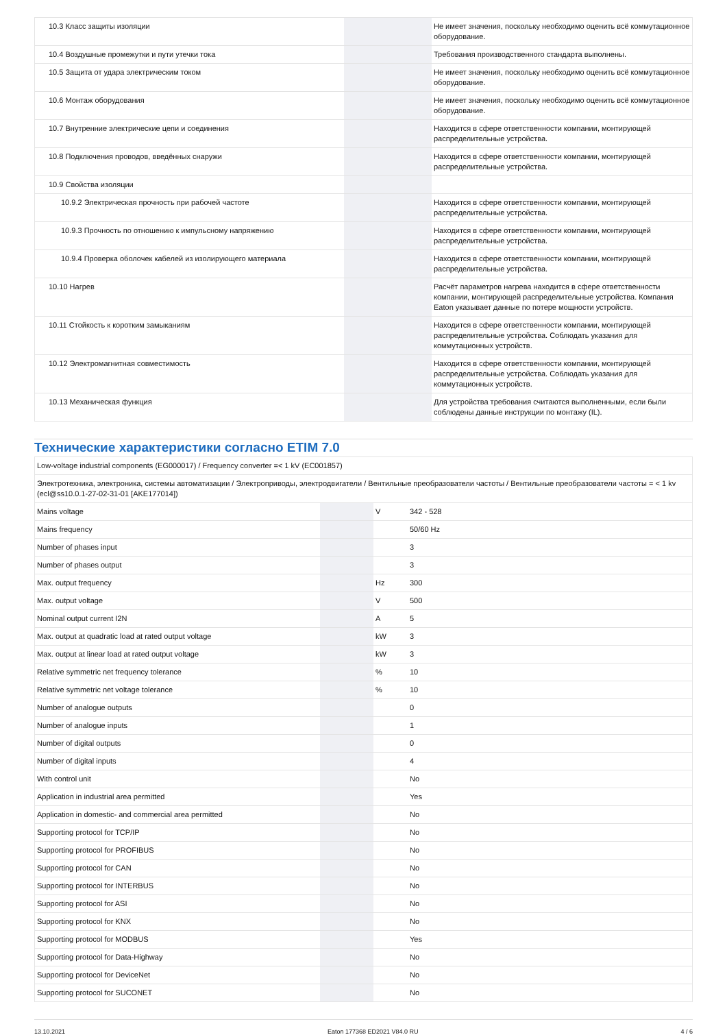| 10.3 Класс защиты изоляции | | | Не имеет значения, поскольку необходимо оценить всё коммутационное оборудование. |
| 10.4 Воздушные промежутки и пути утечки тока | | | Требования производственного стандарта выполнены. |
| 10.5 Защита от удара электрическим током | | | Не имеет значения, поскольку необходимо оценить всё коммутационное оборудование. |
| 10.6 Монтаж оборудования | | | Не имеет значения, поскольку необходимо оценить всё коммутационное оборудование. |
| 10.7 Внутренние электрические цепи и соединения | | | Находится в сфере ответственности компании, монтирующей распределительные устройства. |
| 10.8 Подключения проводов, введённых снаружи | | | Находится в сфере ответственности компании, монтирующей распределительные устройства. |
| 10.9 Свойства изоляции | | | |
| 10.9.2 Электрическая прочность при рабочей частоте | | | Находится в сфере ответственности компании, монтирующей распределительные устройства. |
| 10.9.3 Прочность по отношению к импульсному напряжению | | | Находится в сфере ответственности компании, монтирующей распределительные устройства. |
| 10.9.4 Проверка оболочек кабелей из изолирующего материала | | | Находится в сфере ответственности компании, монтирующей распределительные устройства. |
| 10.10 Нагрев | | | Расчёт параметров нагрева находится в сфере ответственности компании, монтирующей распределительные устройства. Компания Eaton указывает данные по потере мощности устройств. |
| 10.11 Стойкость к коротким замыканиям | | | Находится в сфере ответственности компании, монтирующей распределительные устройства. Соблюдать указания для коммутационных устройств. |
| 10.12 Электромагнитная совместимость | | | Находится в сфере ответственности компании, монтирующей распределительные устройства. Соблюдать указания для коммутационных устройств. |
| 10.13 Механическая функция | | | Для устройства требования считаются выполненными, если были соблюдены данные инструкции по монтажу (IL). |
Технические характеристики согласно ETIM 7.0
| Low-voltage industrial components (EG000017) / Frequency converter =< 1 kV (EC001857) | | | |
| Электротехника, электроника, системы автоматизации / Электроприводы, электродвигатели / Вентильные преобразователи частоты / Вентильные преобразователи частоты = < 1 kv (ecl@ss10.0.1-27-02-31-01 [AKE177014]) | | | |
| Mains voltage | | V | 342 - 528 |
| Mains frequency | | | 50/60 Hz |
| Number of phases input | | | 3 |
| Number of phases output | | | 3 |
| Max. output frequency | | Hz | 300 |
| Max. output voltage | | V | 500 |
| Nominal output current I2N | | A | 5 |
| Max. output at quadratic load at rated output voltage | | kW | 3 |
| Max. output at linear load at rated output voltage | | kW | 3 |
| Relative symmetric net frequency tolerance | | % | 10 |
| Relative symmetric net voltage tolerance | | % | 10 |
| Number of analogue outputs | | | 0 |
| Number of analogue inputs | | | 1 |
| Number of digital outputs | | | 0 |
| Number of digital inputs | | | 4 |
| With control unit | | | No |
| Application in industrial area permitted | | | Yes |
| Application in domestic- and commercial area permitted | | | No |
| Supporting protocol for TCP/IP | | | No |
| Supporting protocol for PROFIBUS | | | No |
| Supporting protocol for CAN | | | No |
| Supporting protocol for INTERBUS | | | No |
| Supporting protocol for ASI | | | No |
| Supporting protocol for KNX | | | No |
| Supporting protocol for MODBUS | | | Yes |
| Supporting protocol for Data-Highway | | | No |
| Supporting protocol for DeviceNet | | | No |
| Supporting protocol for SUCONET | | | No |
13.10.2021 Eaton 177368 ED2021 V84.0 RU 4 / 6